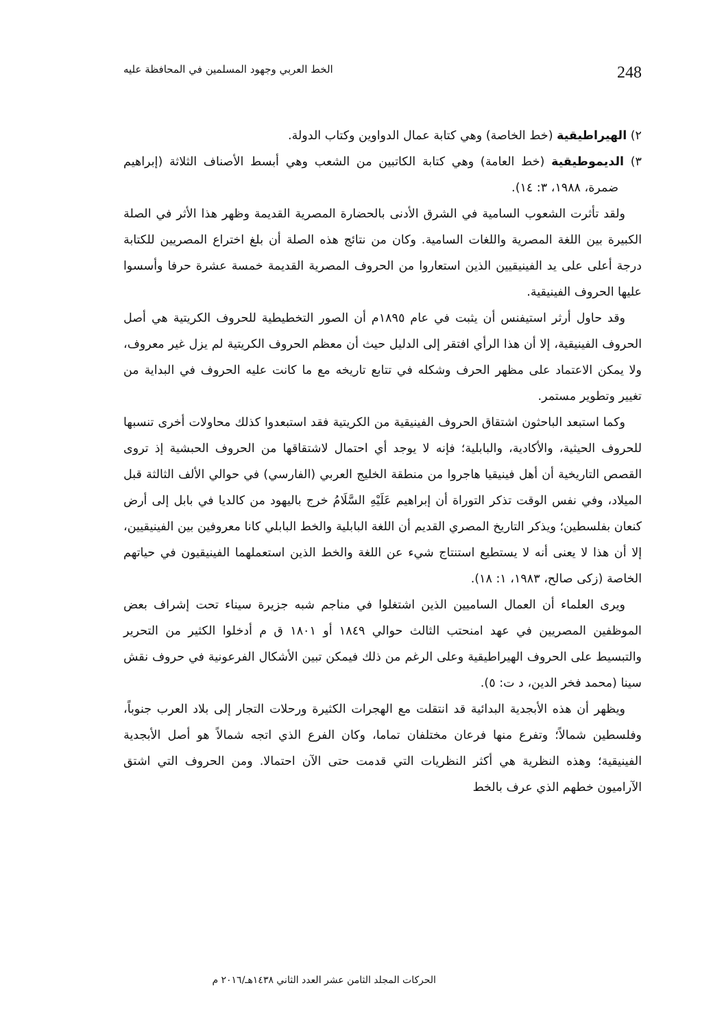248 الخط العربي وجهود المسلمين في المحافظة عليه
٢) الهيراطيقية (خط الخاصة) وهي كتابة عمال الدواوين وكتاب الدولة.
٣) الديموطيقية (خط العامة) وهي كتابة الكاتبين من الشعب وهي أبسط الأصناف الثلاثة (إبراهيم ضمرة، ١٩٨٨، ٣: ١٤).
ولقد تأثرت الشعوب السامية في الشرق الأدنى بالحضارة المصرية القديمة وظهر هذا الأثر في الصلة الكبيرة بين اللغة المصرية واللغات السامية. وكان من نتائج هذه الصلة أن بلغ اختراع المصريين للكتابة درجة أعلى على يد الفينيقيين الذين استعاروا من الحروف المصرية القديمة خمسة عشرة حرفا وأسسوا عليها الحروف الفينيقية.
وقد حاول أرثر استيفنس أن يثبت في عام ١٨٩٥م أن الصور التخطيطية للحروف الكريتية هي أصل الحروف الفينيقية، إلا أن هذا الرأي افتقر إلى الدليل حيث أن معظم الحروف الكريتية لم يزل غير معروف، ولا يمكن الاعتماد على مظهر الحرف وشكله في تتابع تاريخه مع ما كانت عليه الحروف في البداية من تغيير وتطوير مستمر.
وكما استبعد الباحثون اشتقاق الحروف الفينيقية من الكريتية فقد استبعدوا كذلك محاولات أخرى تنسبها للحروف الحيثية، والأكادية، والبابلية؛ فإنه لا يوجد أي احتمال لاشتقاقها من الحروف الحبشية إذ تروى القصص التاريخية أن أهل فينيقيا هاجروا من منطقة الخليج العربي (الفارسي) في حوالي الألف الثالثة قبل الميلاد، وفي نفس الوقت تذكر التوراة أن إبراهيم عَلَيْهِ السَّلَامُ خرج باليهود من كالديا في بابل إلى أرض كنعان بفلسطين؛ ويذكر التاريخ المصري القديم أن اللغة البابلية والخط البابلي كانا معروفين بين الفينيقيين، إلا أن هذا لا يعنى أنه لا يستطيع استنتاج شيء عن اللغة والخط الذين استعملهما الفينيقيون في حياتهم الخاصة (زكى صالح، ١٩٨٣، ١: ١٨).
ويرى العلماء أن العمال الساميين الذين اشتغلوا في مناجم شبه جزيرة سيناء تحت إشراف بعض الموظفين المصريين في عهد امنحتب الثالث حوالي ١٨٤٩ أو ١٨٠١ ق م أدخلوا الكثير من التحرير والتبسيط على الحروف الهيراطيقية وعلى الرغم من ذلك فيمكن تبين الأشكال الفرعونية في حروف نقش سينا (محمد فخر الدين، د ت: ٥).
ويظهر أن هذه الأبجدية البدائية قد انتقلت مع الهجرات الكثيرة ورحلات التجار إلى بلاد العرب جنوباً، وفلسطين شمالاً؛ وتفرع منها فرعان مختلفان تماما، وكان الفرع الذي اتجه شمالاً هو أصل الأبجدية الفينيقية؛ وهذه النظرية هي أكثر النظريات التي قدمت حتى الآن احتمالا. ومن الحروف التي اشتق الآراميون خطهم الذي عرف بالخط
الحركات المجلد الثامن عشر العدد الثاني ١٤٣٨هـ/٢٠١٦ م